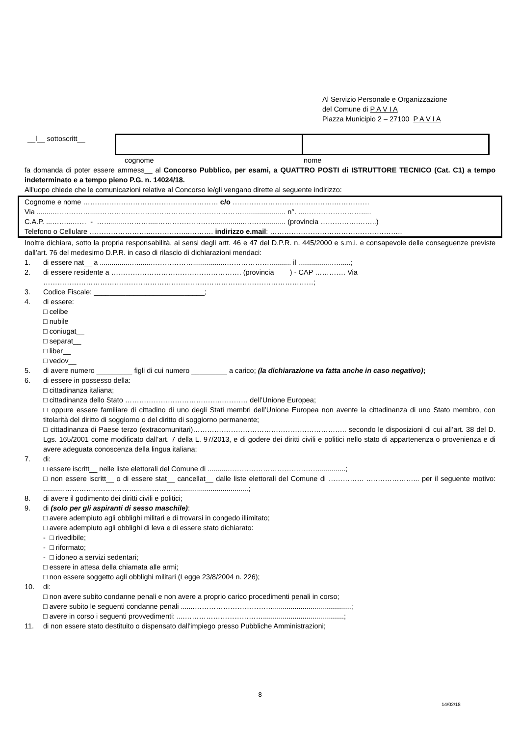Al Servizio Personale e Organizzazione
del Comune di P A V I A
Piazza Municipio 2 – 27100 P A V I A
__l__ sottoscritt__
cognome nome
fa domanda di poter essere ammess__ al Concorso Pubblico, per esami, a QUATTRO POSTI di ISTRUTTORE TECNICO (Cat. C1) a tempo indeterminato e a tempo pieno P.G. n. 14024/18.
All'uopo chiede che le comunicazioni relative al Concorso le/gli vengano dirette al seguente indirizzo:
Cognome e nome ………………………………………………… c/o …………………………………….……………
Via .........…………….....……………………………………………………...................... n°. ...…………………….....
C.A.P. ...……...…… - ……........……….....……………………...............……….......... (provincia …………….……..)
Telefono o Cellulare ……………………..……………..………. indirizzo e.mail: ………………………………………………..
Inoltre dichiara, sotto la propria responsabilità, ai sensi degli artt. 46 e 47 del D.P.R. n. 445/2000 e s.m.i. e consapevole delle conseguenze previste dall’art. 76 del medesimo D.P.R. in caso di rilascio di dichiarazioni mendaci:
1. di essere nat__ a ...............….......……………….................………………........... il ..................….....;
2. di essere residente a ………………………………………………. (provincia ) - CAP …………. Via ……………………………………………………………………………………………………;
3. Codice Fiscale: ____________________________;
4. di essere:
□ celibe
□ nubile
□ coniugat__
□ separat__
□ liber__
□ vedov__
5. di avere numero _________ figli di cui numero _________ a carico; (la dichiarazione va fatta anche in caso negativo);
6. di essere in possesso della:
□ cittadinanza italiana;
□ cittadinanza dello Stato ………………………………….………… dell’Unione Europea;
□ oppure essere familiare di cittadino di uno degli Stati membri dell’Unione Europea non avente la cittadinanza di uno Stato membro, con titolarità del diritto di soggiorno o del diritto di soggiorno permanente;
□ cittadinanza di Paese terzo (extracomunitari)……………………………………………………….. secondo le disposizioni di cui all’art. 38 del D. Lgs. 165/2001 come modificato dall’art. 7 della L. 97/2013, e di godere dei diritti civili e politici nello stato di appartenenza o provenienza e di avere adeguata conoscenza della lingua italiana;
7. di:
□ essere iscritt__ nelle liste elettorali del Comune di ..........………………………………….............;
□ non essere iscritt__ o di essere stat__ cancellat__ dalle liste elettorali del Comune di …………… ..………………... per il seguente motivo: ...........…………………………........………......................................;
8. di avere il godimento dei diritti civili e politici;
9. di (solo per gli aspiranti di sesso maschile):
□ avere adempiuto agli obblighi militari e di trovarsi in congedo illimitato;
□ avere adempiuto agli obblighi di leva e di essere stato dichiarato:
- □ rivedibile;
- □ riformato;
- □ idoneo a servizi sedentari;
□ essere in attesa della chiamata alle armi;
□ non essere soggetto agli obblighi militari (Legge 23/8/2004 n. 226);
10. di:
□ non avere subito condanne penali e non avere a proprio carico procedimenti penali in corso;
□ avere subito le seguenti condanne penali .......……………………………........................................;
□ avere in corso i seguenti provvedimenti: ....…………………………….........................................;
11. di non essere stato destituito o dispensato dall'impiego presso Pubbliche Amministrazioni;
8
14/02/18